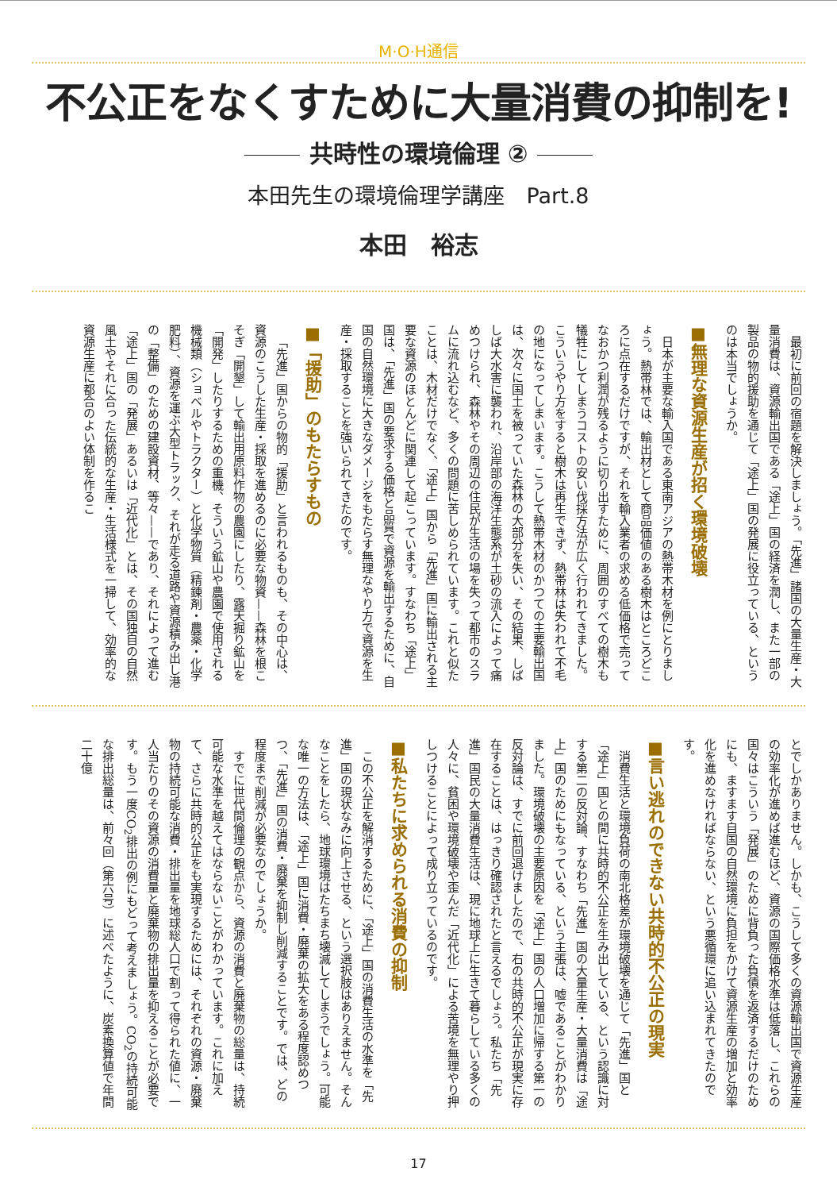M·O·H通信
不公正をなくすために大量消費の抑制を!
共時性の環境倫理 ②
本田先生の環境倫理学講座　Part.8
本田　裕志
最初に前回の宿題を解決しましょう。「先進」諸国の大量生産・大量消費は、資源輸出国である「途上」国の経済を潤し、また一部の製品の物的援助を通じて「途上」国の発展に役立っている、というのは本当でしょうか。
■無理な資源生産が招く環境破壊
日本が主要な輸入国である東南アジアの熱帯木材を例にとりましょう。熱帯林では、輸出材として商品価値のある樹木はところどころに点在するだけですが、それを輸入業者の求める低価格で売ってなおかつ利潤が残るように切り出すために、周囲のすべての樹木も犠牲にしてしまうコストの安い伐採方法が広く行われてきました。こういうやり方をすると樹木は再生できず、熱帯林は失われて不毛の地になってしまいます。こうして熱帯木材のかつての主要輸出国は、次々に国土を被っていた森林の大部分を失い、その結果、しばしば大水害に襲われ、沿岸部の海洋生態系が土砂の流入によって痛めつけられ、森林やその周辺の住民が生活の場を失って都市のスラムに流れ込むなど、多くの問題に苦しめられています。これと似たことは、木材だけでなく、「途上」国から「先進」国に輸出される主要な資源のほとんどに関連して起こっています。すなわち「途上」国は、「先進」国の要求する価格と品質で資源を輸出するために、自国の自然環境に大きなダメージをもたらす無理なやり方で資源を生産・採取することを強いられてきたのです。
■「援助」のもたらすもの
「先進」国からの物的「援助」と言われるものも、その中心は、資源のこうした生産・採取を進めるのに必要な物資——森林を根こそぎ「開墾」して輸出用原料作物の農園にしたり、露天掘り鉱山を「開発」したりするための重機、そういう鉱山や農園で使用される機械類（ショベルやトラクター）と化学物質（精錬剤・農薬・化学肥料）、資源を運ぶ大型トラック、それが走る道路や資源積み出し港の「整備」のための建設資材、等々——であり、それによって進む「途上」国の「発展」あるいは「近代化」とは、その国独自の自然風土やそれに合った伝統的な生産・生活様式を一掃して、効率的な資源生産に都合のよい体制を作るこ
とでしかありません。しかも、こうして多くの資源輸出国で資源生産の効率化が進めば進むほど、資源の国際価格水準は低落し、これらの国々はこういう「発展」のために背負った負債を返済するだけのためにも、ますます自国の自然環境に負担をかけて資源生産の増加と効率化を進めなければならない、という悪循環に追い込まれてきたのです。
■言い逃れのできない共時的不公正の現実
消費生活と環境負荷の南北格差が環境破壊を通じて「先進」国と「途上」国との間に共時的不公正を生み出している、という認識に対する第二の反対論、すなわち「先進」国の大量生産・大量消費は「途上」国のためにもなっている、という主張は、嘘であることがわかりました。環境破壊の主要原因を「途上」国の人口増加に帰する第一の反対論は、すでに前回退けましたので、右の共時的不公正が現実に存在することは、はっきり確認されたと言えるでしょう。私たち「先進」国民の大量消費生活は、現に地球上に生きて暮らしている多くの人々に、貧困や環境破壊や歪んだ「近代化」による苦境を無理やり押しつけることによって成り立っているのです。
■私たちに求められる消費の抑制
この不公正を解消するために、「途上」国の消費生活の水準を「先進」国の現状なみに向上させる、という選択肢はありえません。そんなことをしたら、地球環境はたちまち壊滅してしまうでしょう。可能な唯一の方法は、「途上」国に消費・廃棄の拡大をある程度認めつつ、「先進」国の消費・廃棄を抑制し削減することです。では、どの程度まで削減が必要なのでしょうか。
すでに世代間倫理の観点から、資源の消費と廃棄物の総量は、持続可能な水準を越えてはならないことがわかっています。これに加えて、さらに共時的公正をも実現するためには、それぞれの資源・廃棄物の持続可能な消費・排出量を地球総人口で割って得られた値に、一人当たりのその資源の消費量と廃棄物の排出量を抑えることが必要です。もう一度CO<sub>2</sub>排出の例にもどって考えましょう。CO<sub>2</sub>の持続可能な排出総量は、前々回（第六号）に述べたように、炭素換算値で年間二十億
17